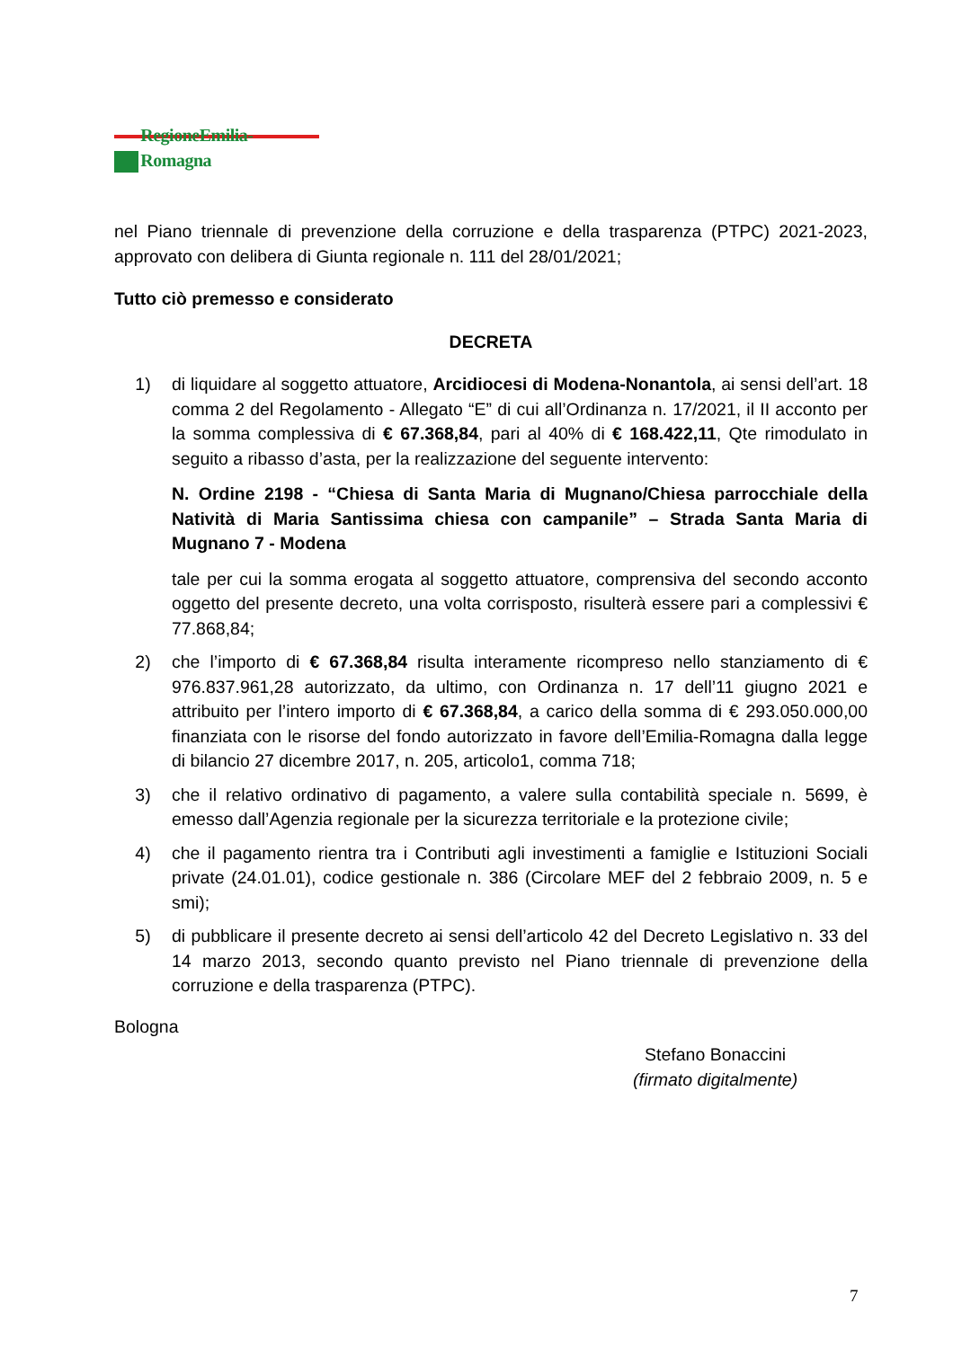RegioneEmilia-Romagna
nel Piano triennale di prevenzione della corruzione e della trasparenza (PTPC) 2021-2023, approvato con delibera di Giunta regionale n. 111 del 28/01/2021;
Tutto ciò premesso e considerato
DECRETA
1) di liquidare al soggetto attuatore, Arcidiocesi di Modena-Nonantola, ai sensi dell’art. 18 comma 2 del Regolamento - Allegato “E” di cui all’Ordinanza n. 17/2021, il II acconto per la somma complessiva di € 67.368,84, pari al 40% di € 168.422,11, Qte rimodulato in seguito a ribasso d’asta, per la realizzazione del seguente intervento:
N. Ordine 2198 - “Chiesa di Santa Maria di Mugnano/Chiesa parrocchiale della Natività di Maria Santissima chiesa con campanile” – Strada Santa Maria di Mugnano 7 - Modena
tale per cui la somma erogata al soggetto attuatore, comprensiva del secondo acconto oggetto del presente decreto, una volta corrisposto, risulterà essere pari a complessivi € 77.868,84;
2) che l’importo di € 67.368,84 risulta interamente ricompreso nello stanziamento di € 976.837.961,28 autorizzato, da ultimo, con Ordinanza n. 17 dell’11 giugno 2021 e attribuito per l’intero importo di € 67.368,84, a carico della somma di € 293.050.000,00 finanziata con le risorse del fondo autorizzato in favore dell’Emilia-Romagna dalla legge di bilancio 27 dicembre 2017, n. 205, articolo1, comma 718;
3) che il relativo ordinativo di pagamento, a valere sulla contabilità speciale n. 5699, è emesso dall’Agenzia regionale per la sicurezza territoriale e la protezione civile;
4) che il pagamento rientra tra i Contributi agli investimenti a famiglie e Istituzioni Sociali private (24.01.01), codice gestionale n. 386 (Circolare MEF del 2 febbraio 2009, n. 5 e smi);
5) di pubblicare il presente decreto ai sensi dell’articolo 42 del Decreto Legislativo n. 33 del 14 marzo 2013, secondo quanto previsto nel Piano triennale di prevenzione della corruzione e della trasparenza (PTPC).
Bologna
Stefano Bonaccini
(firmato digitalmente)
7